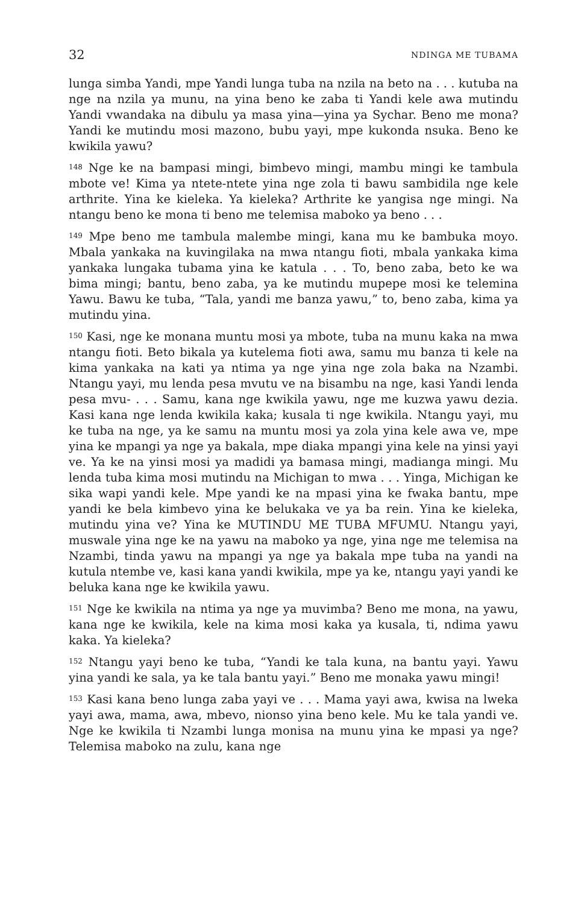32 NDINGA ME TUBAMA
lunga simba Yandi, mpe Yandi lunga tuba na nzila na beto na . . . kutuba na nge na nzila ya munu, na yina beno ke zaba ti Yandi kele awa mutindu Yandi vwandaka na dibulu ya masa yina—yina ya Sychar. Beno me mona? Yandi ke mutindu mosi mazono, bubu yayi, mpe kukonda nsuka. Beno ke kwikila yawu?
<sup>148</sup> Nge ke na bampasi mingi, bimbevo mingi, mambu mingi ke tambula mbote ve! Kima ya ntete-ntete yina nge zola ti bawu sambidila nge kele arthrite. Yina ke kieleka. Ya kieleka? Arthrite ke yangisa nge mingi. Na ntangu beno ke mona ti beno me telemisa maboko ya beno . . .
<sup>149</sup> Mpe beno me tambula malembe mingi, kana mu ke bambuka moyo. Mbala yankaka na kuvingilaka na mwa ntangu fioti, mbala yankaka kima yankaka lungaka tubama yina ke katula . . . To, beno zaba, beto ke wa bima mingi; bantu, beno zaba, ya ke mutindu mupepe mosi ke telemina Yawu. Bawu ke tuba, “Tala, yandi me banza yawu,” to, beno zaba, kima ya mutindu yina.
<sup>150</sup> Kasi, nge ke monana muntu mosi ya mbote, tuba na munu kaka na mwa ntangu fioti. Beto bikala ya kutelema fioti awa, samu mu banza ti kele na kima yankaka na kati ya ntima ya nge yina nge zola baka na Nzambi. Ntangu yayi, mu lenda pesa mvutu ve na bisambu na nge, kasi Yandi lenda pesa mvu- . . . Samu, kana nge kwikila yawu, nge me kuzwa yawu dezia. Kasi kana nge lenda kwikila kaka; kusala ti nge kwikila. Ntangu yayi, mu ke tuba na nge, ya ke samu na muntu mosi ya zola yina kele awa ve, mpe yina ke mpangi ya nge ya bakala, mpe diaka mpangi yina kele na yinsi yayi ve. Ya ke na yinsi mosi ya madidi ya bamasa mingi, madianga mingi. Mu lenda tuba kima mosi mutindu na Michigan to mwa . . . Yinga, Michigan ke sika wapi yandi kele. Mpe yandi ke na mpasi yina ke fwaka bantu, mpe yandi ke bela kimbevo yina ke belukaka ve ya ba rein. Yina ke kieleka, mutindu yina ve? Yina ke MUTINDU ME TUBA MFUMU. Ntangu yayi, muswale yina nge ke na yawu na maboko ya nge, yina nge me telemisa na Nzambi, tinda yawu na mpangi ya nge ya bakala mpe tuba na yandi na kutula ntembe ve, kasi kana yandi kwikila, mpe ya ke, ntangu yayi yandi ke beluka kana nge ke kwikila yawu.
<sup>151</sup> Nge ke kwikila na ntima ya nge ya muvimba? Beno me mona, na yawu, kana nge ke kwikila, kele na kima mosi kaka ya kusala, ti, ndima yawu kaka. Ya kieleka?
<sup>152</sup> Ntangu yayi beno ke tuba, “Yandi ke tala kuna, na bantu yayi. Yawu yina yandi ke sala, ya ke tala bantu yayi.” Beno me monaka yawu mingi!
<sup>153</sup> Kasi kana beno lunga zaba yayi ve . . . Mama yayi awa, kwisa na lweka yayi awa, mama, awa, mbevo, nionso yina beno kele. Mu ke tala yandi ve. Nge ke kwikila ti Nzambi lunga monisa na munu yina ke mpasi ya nge? Telemisa maboko na zulu, kana nge